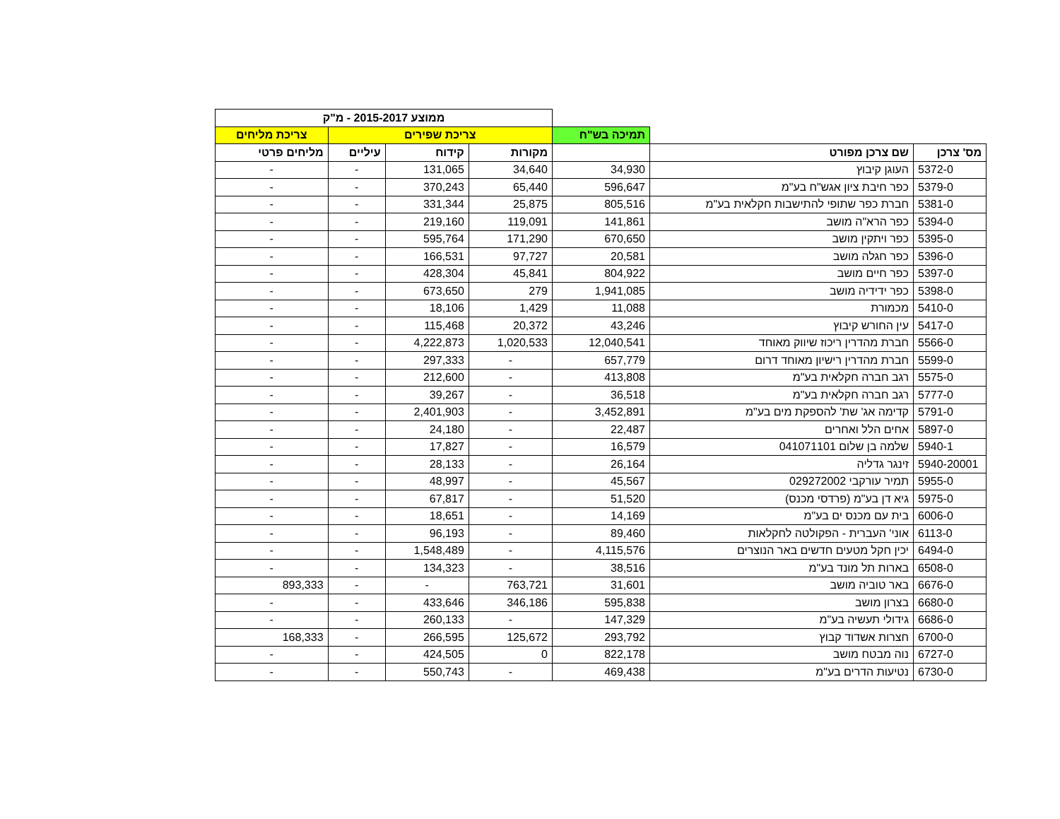| | | | ממוצע 2015-2017 - מ"ק | | | |
| --- | --- | --- | --- | --- | --- | --- |
| | | תמיכה בש"ח | צריכת שפירים | | | צריכת מליחים |
| מס' צרכן | שם צרכן מפורט | | מקורות | קידוח | עיליים | מליחים פרטי |
| 5372-0 | העוגן קיבוץ | 34,930 | 34,640 | 131,065 | - | - |
| 5379-0 | כפר חיבת ציון אגש"ח בע"מ | 596,647 | 65,440 | 370,243 | - | - |
| 5381-0 | חברת כפר שתופי להתישבות חקלאית בע"מ | 805,516 | 25,875 | 331,344 | - | - |
| 5394-0 | כפר הרא"ה מושב | 141,861 | 119,091 | 219,160 | - | - |
| 5395-0 | כפר ויתקין מושב | 670,650 | 171,290 | 595,764 | - | - |
| 5396-0 | כפר חגלה מושב | 20,581 | 97,727 | 166,531 | - | - |
| 5397-0 | כפר חיים מושב | 804,922 | 45,841 | 428,304 | - | - |
| 5398-0 | כפר ידידיה מושב | 1,941,085 | 279 | 673,650 | - | - |
| 5410-0 | מכמורת | 11,088 | 1,429 | 18,106 | - | - |
| 5417-0 | עין החורש קיבוץ | 43,246 | 20,372 | 115,468 | - | - |
| 5566-0 | חברת מהדרין ריכוז שיווק מאוחד | 12,040,541 | 1,020,533 | 4,222,873 | - | - |
| 5599-0 | חברת מהדרין רישיון מאוחד דרום | 657,779 | - | 297,333 | - | - |
| 5575-0 | רגב חברה חקלאית בע"מ | 413,808 | - | 212,600 | - | - |
| 5777-0 | רגב חברה חקלאית בע"מ | 36,518 | - | 39,267 | - | - |
| 5791-0 | קדימה אג' שת' להספקת מים בע"מ | 3,452,891 | - | 2,401,903 | - | - |
| 5897-0 | אחים הלל ואחרים | 22,487 | - | 24,180 | - | - |
| 5940-1 | שלמה בן שלום 041071101 | 16,579 | - | 17,827 | - | - |
| 5940-20001 | זינגר גדליה | 26,164 | - | 28,133 | - | - |
| 5955-0 | תמיר עורקבי 029272002 | 45,567 | - | 48,997 | - | - |
| 5975-0 | גיא דן בע"מ (פרדסי מכנס) | 51,520 | - | 67,817 | - | - |
| 6006-0 | בית עם מכנס ים בע"מ | 14,169 | - | 18,651 | - | - |
| 6113-0 | אוני' העברית - הפקולטה לחקלאות | 89,460 | - | 96,193 | - | - |
| 6494-0 | יכין חקל מטעים חדשים באר הנוצרים | 4,115,576 | - | 1,548,489 | - | - |
| 6508-0 | בארות תל מונד בע"מ | 38,516 | - | 134,323 | - | - |
| 6676-0 | באר טוביה מושב | 31,601 | 763,721 | - | - | 893,333 |
| 6680-0 | בצרון מושב | 595,838 | 346,186 | 433,646 | - | - |
| 6686-0 | גידולי תעשיה בע"מ | 147,329 | - | 260,133 | - | - |
| 6700-0 | חצרות אשדוד קבוץ | 293,792 | 125,672 | 266,595 | - | 168,333 |
| 6727-0 | נוה מבטח מושב | 822,178 | 0 | 424,505 | - | - |
| 6730-0 | נטיעות הדרים בע"מ | 469,438 | - | 550,743 | - | - |